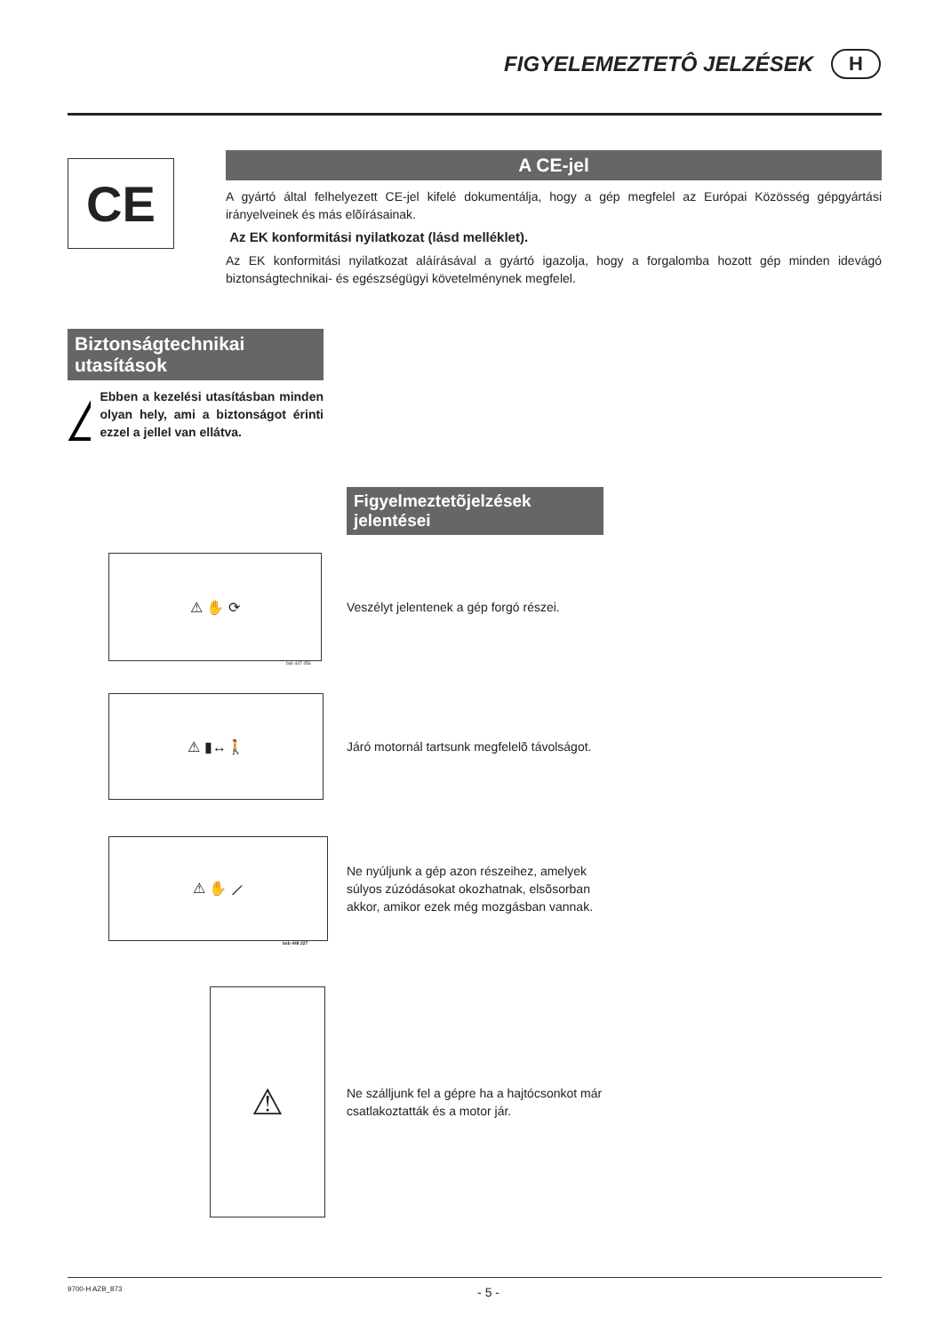FIGYELEMEZTETÔ JELZÉSEK H
CE
A CE-jel
A gyártó által felhelyezett CE-jel kifelé dokumentálja, hogy a gép megfelel az Európai Közösség gépgyártási irányelveinek és más elõírásainak.
Az EK konformitási nyilatkozat (lásd melléklet).
Az EK konformitási nyilatkozat aláírásával a gyártó igazolja, hogy a forgalomba hozott gép minden idevágó biztonságtechnikai- és egészségügyi követelménynek megfelel.
Biztonságtechnikai utasítások
Ebben a kezelési utasításban minden olyan hely, ami a biztonságot érinti ezzel a jellel van ellátva.
Figyelmeztetõjelzések jelentései
⚠ ✋ ⟳
Veszélyt jelentenek a gép forgó részei.
bsb 447 456
⚠ ▮↔🚶
Járó motornál tartsunk megfelelõ távolságot.
⚠ ✋ ⟋
Ne nyúljunk a gép azon részeihez, amelyek súlyos zúzódásokat okozhatnak, elsõsorban akkor, amikor ezek még mozgásban vannak.
bsb 448 227
⚠
Ne szálljunk fel a gépre ha a hajtócsonkot már csatlakoztatták és a motor jár.
9700-H AZB_873 - 5 -